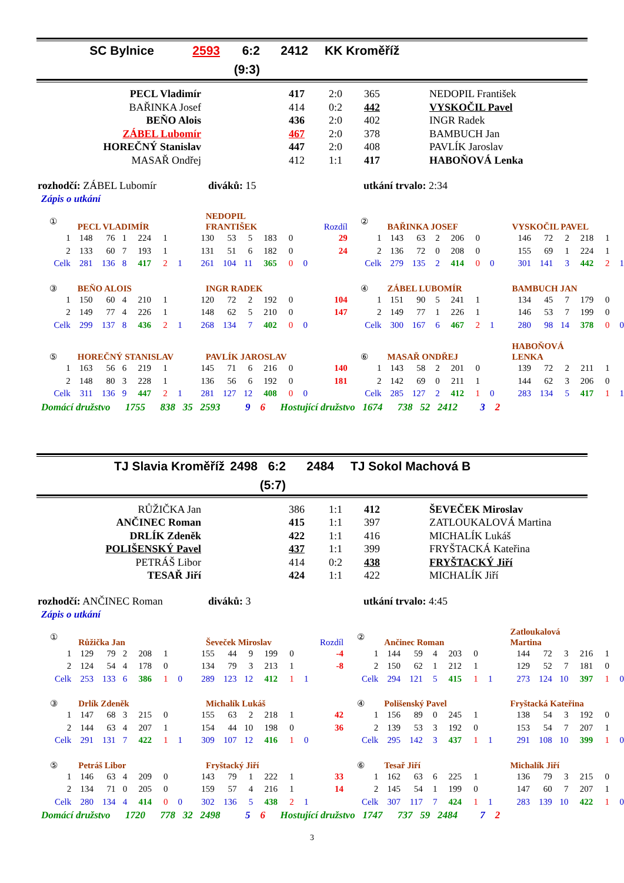| SC Bylnice | | 2593 | 6:2 | 2412 | KK Kroměříž |
| | | | (9:3) | | |
| PECL Vladimír | 417 | 2:0 | 365 | NEDOPIL František |
| BAŘINKA Josef | 414 | 0:2 | 442 | VYSKOČIL Pavel |
| BEŇO Alois | 436 | 2:0 | 402 | INGR Radek |
| ZÁBEL Lubomír | 467 | 2:0 | 378 | BAMBUCH Jan |
| HOREČNÝ Stanislav | 447 | 2:0 | 408 | PAVLÍK Jaroslav |
| MASAŘ Ondřej | 412 | 1:1 | 417 | HABOŇOVÁ Lenka |
rozhodčí: ZÁBEL Lubomír diváků: 15 utkání trvalo: 2:34
Zápis o utkání
| ① | PECL VLADIMÍR | | | | | | NEDOPIL FRANTIŠEK | | | | | | Rozdíl | ② | BAŘINKA JOSEF | | | | | | VYSKOČIL PAVEL | | | | | |
| 1 | 148 | 76 | 1 | 224 | 1 | | 130 | 53 | 5 | 183 | 0 | | 29 | 1 | 143 | 63 | 2 | 206 | 0 | | 146 | 72 | 2 | 218 | 1 | |
| 2 | 133 | 60 | 7 | 193 | 1 | | 131 | 51 | 6 | 182 | 0 | | 24 | 2 | 136 | 72 | 0 | 208 | 0 | | 155 | 69 | 1 | 224 | 1 | |
| Celk | 281 | 136 | 8 | 417 | 2 | 1 | 261 | 104 | 11 | 365 | 0 | 0 | | Celk | 279 | 135 | 2 | 414 | 0 | 0 | 301 | 141 | 3 | 442 | 2 | 1 |
| ③ | BEŇO ALOIS | | | | | | INGR RADEK | | | | | | | ④ | ZÁBEL LUBOMÍR | | | | | | BAMBUCH JAN | | | | | |
| 1 | 150 | 60 | 4 | 210 | 1 | | 120 | 72 | 2 | 192 | 0 | | 104 | 1 | 151 | 90 | 5 | 241 | 1 | | 134 | 45 | 7 | 179 | 0 | |
| 2 | 149 | 77 | 4 | 226 | 1 | | 148 | 62 | 5 | 210 | 0 | | 147 | 2 | 149 | 77 | 1 | 226 | 1 | | 146 | 53 | 7 | 199 | 0 | |
| Celk | 299 | 137 | 8 | 436 | 2 | 1 | 268 | 134 | 7 | 402 | 0 | 0 | | Celk | 300 | 167 | 6 | 467 | 2 | 1 | 280 | 98 | 14 | 378 | 0 | 0 |
| ⑤ | HOREČNÝ STANISLAV | | | | | | PAVLÍK JAROSLAV | | | | | | | ⑥ | MASAŘ ONDŘEJ | | | | | | HABOŇOVÁ LENKA | | | | | |
| 1 | 163 | 56 | 6 | 219 | 1 | | 145 | 71 | 6 | 216 | 0 | | 140 | 1 | 143 | 58 | 2 | 201 | 0 | | 139 | 72 | 2 | 211 | 1 | |
| 2 | 148 | 80 | 3 | 228 | 1 | | 136 | 56 | 6 | 192 | 0 | | 181 | 2 | 142 | 69 | 0 | 211 | 1 | | 144 | 62 | 3 | 206 | 0 | |
| Celk | 311 | 136 | 9 | 447 | 2 | 1 | 281 | 127 | 12 | 408 | 0 | 0 | | Celk | 285 | 127 | 2 | 412 | 1 | 0 | 283 | 134 | 5 | 417 | 1 | 1 |
Domácí družstvo 1755 838 35 2593 9 6 Hostující družstvo 1674 738 52 2412 3 2
| TJ Slavia Kroměříž | 2498 | 6:2 | 2484 | TJ Sokol Machová B |
| | | (5:7) | | |
| RŮŽIČKA Jan | 386 | 1:1 | 412 | ŠEVEČEK Miroslav |
| ANČINEC Roman | 415 | 1:1 | 397 | ZATLOUKALOVÁ Martina |
| DRLÍK Zdeněk | 422 | 1:1 | 416 | MICHALÍK Lukáš |
| POLIŠENSKÝ Pavel | 437 | 1:1 | 399 | FRYŠTACKÁ Kateřina |
| PETRÁŠ Libor | 414 | 0:2 | 438 | FRYŠTACKÝ Jiří |
| TESAŘ Jiří | 424 | 1:1 | 422 | MICHALÍK Jiří |
rozhodčí: ANČINEC Roman diváků: 3 utkání trvalo: 4:45
Zápis o utkání
| ① | Růžička Jan | | | | | | Ševeček Miroslav | | | | | | Rozdíl | ② | Ančinec Roman | | | | | | Zatloukalová Martina | | | | | |
| 1 | 129 | 79 | 2 | 208 | 1 | | 155 | 44 | 9 | 199 | 0 | | -4 | 1 | 144 | 59 | 4 | 203 | 0 | | 144 | 72 | 3 | 216 | 1 | |
| 2 | 124 | 54 | 4 | 178 | 0 | | 134 | 79 | 3 | 213 | 1 | | -8 | 2 | 150 | 62 | 1 | 212 | 1 | | 129 | 52 | 7 | 181 | 0 | |
| Celk | 253 | 133 | 6 | 386 | 1 | 0 | 289 | 123 | 12 | 412 | 1 | 1 | | Celk | 294 | 121 | 5 | 415 | 1 | 1 | 273 | 124 | 10 | 397 | 1 | 0 |
| ③ | Drlík Zdeněk | | | | | | Michalík Lukáš | | | | | | | ④ | Polišenský Pavel | | | | | | Fryštacká Kateřina | | | | | |
| 1 | 147 | 68 | 3 | 215 | 0 | | 155 | 63 | 2 | 218 | 1 | | 42 | 1 | 156 | 89 | 0 | 245 | 1 | | 138 | 54 | 3 | 192 | 0 | |
| 2 | 144 | 63 | 4 | 207 | 1 | | 154 | 44 | 10 | 198 | 0 | | 36 | 2 | 139 | 53 | 3 | 192 | 0 | | 153 | 54 | 7 | 207 | 1 | |
| Celk | 291 | 131 | 7 | 422 | 1 | 1 | 309 | 107 | 12 | 416 | 1 | 0 | | Celk | 295 | 142 | 3 | 437 | 1 | 1 | 291 | 108 | 10 | 399 | 1 | 0 |
| ⑤ | Petráš Libor | | | | | | Fryštacký Jiří | | | | | | | ⑥ | Tesař Jiří | | | | | | Michalík Jiří | | | | | |
| 1 | 146 | 63 | 4 | 209 | 0 | | 143 | 79 | 1 | 222 | 1 | | 33 | 1 | 162 | 63 | 6 | 225 | 1 | | 136 | 79 | 3 | 215 | 0 | |
| 2 | 134 | 71 | 0 | 205 | 0 | | 159 | 57 | 4 | 216 | 1 | | 14 | 2 | 145 | 54 | 1 | 199 | 0 | | 147 | 60 | 7 | 207 | 1 | |
| Celk | 280 | 134 | 4 | 414 | 0 | 0 | 302 | 136 | 5 | 438 | 2 | 1 | | Celk | 307 | 117 | 7 | 424 | 1 | 1 | 283 | 139 | 10 | 422 | 1 | 0 |
Domácí družstvo 1720 778 32 2498 5 6 Hostující družstvo 1747 737 59 2484 7 2
3